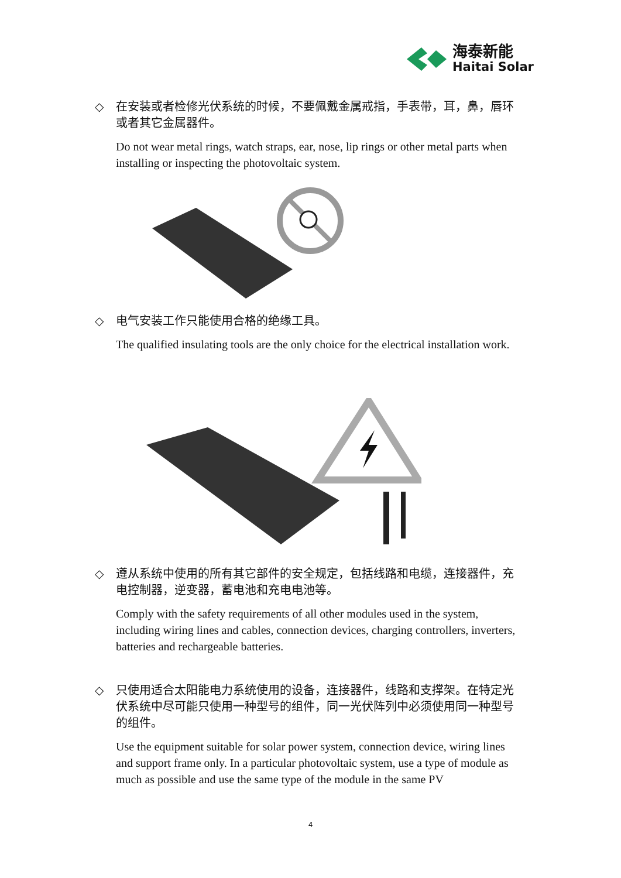海泰新能
Haitai Solar
◇ 在安装或者检修光伏系统的时候，不要佩戴金属戒指，手表带，耳，鼻，唇环或者其它金属器件。
Do not wear metal rings, watch straps, ear, nose, lip rings or other metal parts when installing or inspecting the photovoltaic system.
◇ 电气安装工作只能使用合格的绝缘工具。
The qualified insulating tools are the only choice for the electrical installation work.
◇ 遵从系统中使用的所有其它部件的安全规定，包括线路和电缆，连接器件，充电控制器，逆变器，蓄电池和充电电池等。
Comply with the safety requirements of all other modules used in the system, including wiring lines and cables, connection devices, charging controllers, inverters, batteries and rechargeable batteries.
◇ 只使用适合太阳能电力系统使用的设备，连接器件，线路和支撑架。在特定光伏系统中尽可能只使用一种型号的组件，同一光伏阵列中必须使用同一种型号的组件。
Use the equipment suitable for solar power system, connection device, wiring lines and support frame only. In a particular photovoltaic system, use a type of module as much as possible and use the same type of the module in the same PV
4